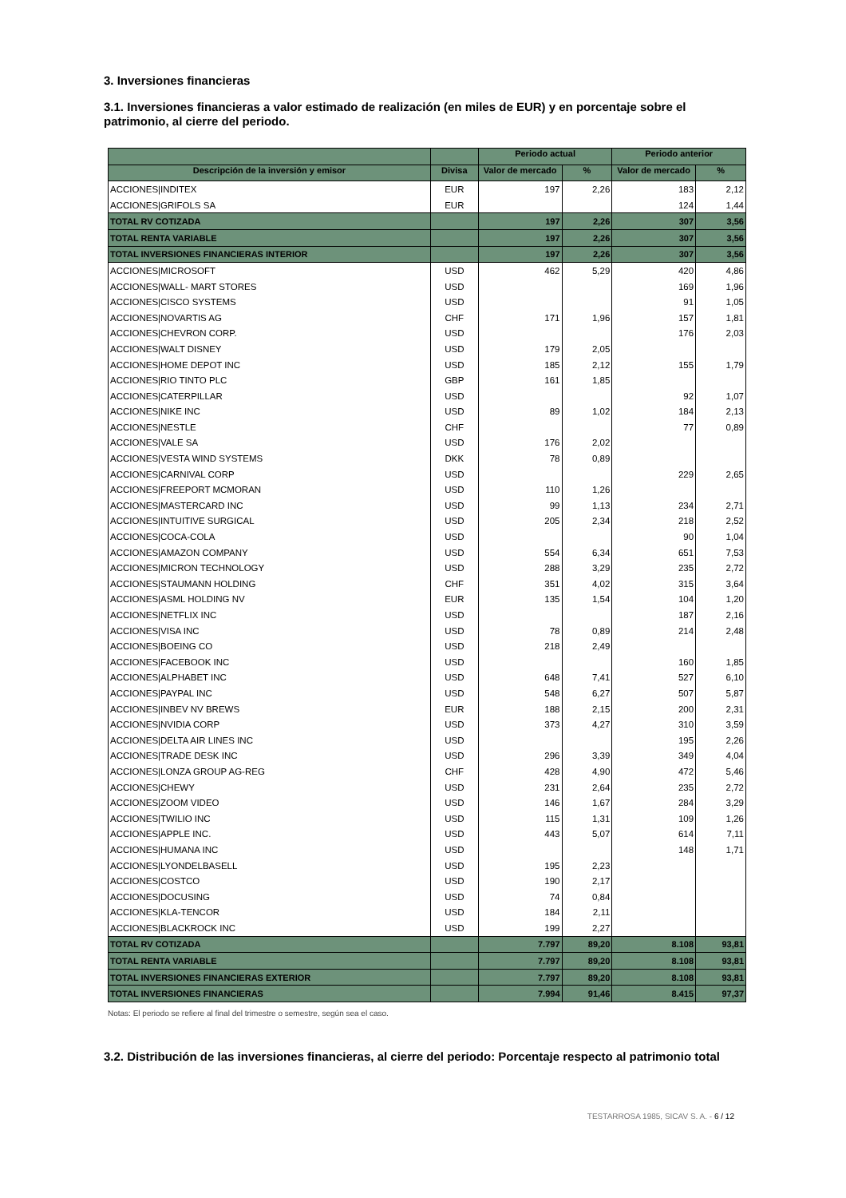3. Inversiones financieras
3.1. Inversiones financieras a valor estimado de realización (en miles de EUR) y en porcentaje sobre el patrimonio, al cierre del periodo.
| | | Periodo actual | | Periodo anterior | |
| --- | --- | --- | --- | --- | --- |
| Descripción de la inversión y emisor | Divisa | Valor de mercado | % | Valor de mercado | % |
| ACCIONES/INDITEX | EUR | 197 | 2,26 | 183 | 2,12 |
| ACCIONES/GRIFOLS SA | EUR | | | 124 | 1,44 |
| TOTAL RV COTIZADA | | 197 | 2,26 | 307 | 3,56 |
| TOTAL RENTA VARIABLE | | 197 | 2,26 | 307 | 3,56 |
| TOTAL INVERSIONES FINANCIERAS INTERIOR | | 197 | 2,26 | 307 | 3,56 |
| ACCIONES/MICROSOFT | USD | 462 | 5,29 | 420 | 4,86 |
| ACCIONES/WALL- MART STORES | USD | | | 169 | 1,96 |
| ACCIONES/CISCO SYSTEMS | USD | | | 91 | 1,05 |
| ACCIONES/NOVARTIS AG | CHF | 171 | 1,96 | 157 | 1,81 |
| ACCIONES/CHEVRON CORP. | USD | | | 176 | 2,03 |
| ACCIONES/WALT DISNEY | USD | 179 | 2,05 | | |
| ACCIONES/HOME DEPOT INC | USD | 185 | 2,12 | 155 | 1,79 |
| ACCIONES/RIO TINTO PLC | GBP | 161 | 1,85 | | |
| ACCIONES/CATERPILLAR | USD | | | 92 | 1,07 |
| ACCIONES/NIKE INC | USD | 89 | 1,02 | 184 | 2,13 |
| ACCIONES/NESTLE | CHF | | | 77 | 0,89 |
| ACCIONES/VALE SA | USD | 176 | 2,02 | | |
| ACCIONES/VESTA WIND SYSTEMS | DKK | 78 | 0,89 | | |
| ACCIONES/CARNIVAL CORP | USD | | | 229 | 2,65 |
| ACCIONES/FREEPORT MCMORAN | USD | 110 | 1,26 | | |
| ACCIONES/MASTERCARD INC | USD | 99 | 1,13 | 234 | 2,71 |
| ACCIONES/INTUITIVE SURGICAL | USD | 205 | 2,34 | 218 | 2,52 |
| ACCIONES/COCA-COLA | USD | | | 90 | 1,04 |
| ACCIONES/AMAZON COMPANY | USD | 554 | 6,34 | 651 | 7,53 |
| ACCIONES/MICRON TECHNOLOGY | USD | 288 | 3,29 | 235 | 2,72 |
| ACCIONES/STAUMANN HOLDING | CHF | 351 | 4,02 | 315 | 3,64 |
| ACCIONES/ASML HOLDING NV | EUR | 135 | 1,54 | 104 | 1,20 |
| ACCIONES/NETFLIX INC | USD | | | 187 | 2,16 |
| ACCIONES/VISA INC | USD | 78 | 0,89 | 214 | 2,48 |
| ACCIONES/BOEING CO | USD | 218 | 2,49 | | |
| ACCIONES/FACEBOOK INC | USD | | | 160 | 1,85 |
| ACCIONES/ALPHABET INC | USD | 648 | 7,41 | 527 | 6,10 |
| ACCIONES/PAYPAL INC | USD | 548 | 6,27 | 507 | 5,87 |
| ACCIONES/INBEV NV BREWS | EUR | 188 | 2,15 | 200 | 2,31 |
| ACCIONES/NVIDIA CORP | USD | 373 | 4,27 | 310 | 3,59 |
| ACCIONES/DELTA AIR LINES INC | USD | | | 195 | 2,26 |
| ACCIONES/TRADE DESK INC | USD | 296 | 3,39 | 349 | 4,04 |
| ACCIONES/LONZA GROUP AG-REG | CHF | 428 | 4,90 | 472 | 5,46 |
| ACCIONES/CHEWY | USD | 231 | 2,64 | 235 | 2,72 |
| ACCIONES/ZOOM VIDEO | USD | 146 | 1,67 | 284 | 3,29 |
| ACCIONES/TWILIO INC | USD | 115 | 1,31 | 109 | 1,26 |
| ACCIONES/APPLE INC. | USD | 443 | 5,07 | 614 | 7,11 |
| ACCIONES/HUMANA INC | USD | | | 148 | 1,71 |
| ACCIONES/LYONDELBASELL | USD | 195 | 2,23 | | |
| ACCIONES/COSTCO | USD | 190 | 2,17 | | |
| ACCIONES/DOCUSING | USD | 74 | 0,84 | | |
| ACCIONES/KLA-TENCOR | USD | 184 | 2,11 | | |
| ACCIONES/BLACKROCK INC | USD | 199 | 2,27 | | |
| TOTAL RV COTIZADA | | 7.797 | 89,20 | 8.108 | 93,81 |
| TOTAL RENTA VARIABLE | | 7.797 | 89,20 | 8.108 | 93,81 |
| TOTAL INVERSIONES FINANCIERAS EXTERIOR | | 7.797 | 89,20 | 8.108 | 93,81 |
| TOTAL INVERSIONES FINANCIERAS | | 7.994 | 91,46 | 8.415 | 97,37 |
Notas: El periodo se refiere al final del trimestre o semestre, según sea el caso.
3.2. Distribución de las inversiones financieras, al cierre del periodo: Porcentaje respecto al patrimonio total
TESTARROSA 1985, SICAV S. A. - 6 / 12